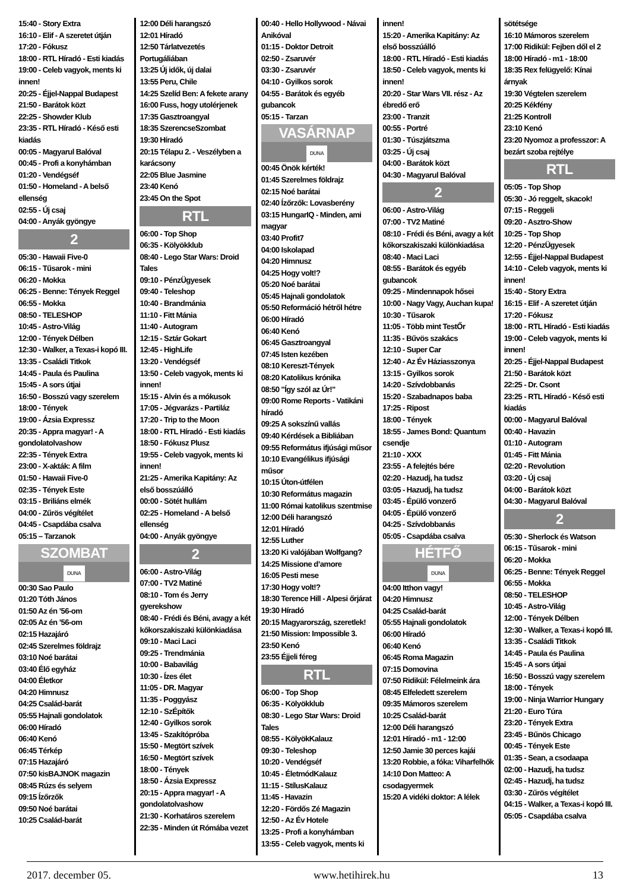15:40 - Story Extra
16:10 - Elif - A szeretet útján
17:20 - Fókusz
18:00 - RTL Híradó - Esti kiadás
19:00 - Celeb vagyok, ments ki innen!
20:25 - Éjjel-Nappal Budapest
21:50 - Barátok közt
22:25 - Showder Klub
23:35 - RTL Híradó - Késő esti kiadás
00:05 - Magyarul Balóval
00:45 - Profi a konyhámban
01:20 - Vendégséf
01:50 - Homeland - A belső ellenség
02:55 - Új csaj
04:00 - Anyák gyöngye
2
05:30 - Hawaii Five-0
06:15 - Tűsarok - mini
06:20 - Mokka
06:25 - Benne: Tények Reggel
06:55 - Mokka
08:50 - TELESHOP
10:45 - Astro-Világ
12:00 - Tények Délben
12:30 - Walker, a Texas-i kopó III.
13:35 - Családi Titkok
14:45 - Paula és Paulina
15:45 - A sors útjai
16:50 - Bosszú vagy szerelem
18:00 - Tények
19:00 - Ázsia Expressz
20:35 - Appra magyar! - A gondolatolvashow
22:35 - Tények Extra
23:00 - X-akták: A film
01:50 - Hawaii Five-0
02:35 - Tények Este
03:15 - Briliáns elmék
04:00 - Zűrös végítélet
04:45 - Csapdába csalva
05:15 – Tarzanok
SZOMBAT
DUNA
00:30 Sao Paulo
01:20 Tóth János
01:50 Az én ’56-om
02:05 Az én ’56-om
02:15 Hazajáró
02:45 Szerelmes földrajz
03:10 Noé barátai
03:40 Élő egyház
04:00 Életkor
04:20 Himnusz
04:25 Család-barát
05:55 Hajnali gondolatok
06:00 Híradó
06:40 Kenó
06:45 Térkép
07:15 Hazajáró
07:50 kisBAJNOK magazin
08:45 Rúzs és selyem
09:15 Ízőrzők
09:50 Noé barátai
10:25 Család-barát
12:00 Déli harangszó
12:01 Híradó
12:50 Tárlatvezetés Portugáliában
13:25 Új idők, új dalai
13:55 Peru, Chile
14:25 Szelíd Ben: A fekete arany
16:00 Fuss, hogy utolérjenek
17:35 Gasztroangyal
18:35 SzerencseSzombat
19:30 Híradó
20:15 Télapu 2. - Veszélyben a karácsony
22:05 Blue Jasmine
23:40 Kenó
23:45 On the Spot
RTL
06:00 - Top Shop
06:35 - Kölyökklub
08:40 - Lego Star Wars: Droid Tales
09:10 - PénzÜgyesek
09:40 - Teleshop
10:40 - Brandmánia
11:10 - Fitt Mánia
11:40 - Autogram
12:15 - Sztár Gokart
12:45 - HighLife
13:20 - Vendégséf
13:50 - Celeb vagyok, ments ki innen!
15:15 - Alvin és a mókusok
17:05 - Jégvarázs - Partiláz
17:20 - Trip to the Moon
18:00 - RTL Híradó - Esti kiadás
18:50 - Fókusz Plusz
19:55 - Celeb vagyok, ments ki innen!
21:25 - Amerika Kapitány: Az első bosszúálló
00:00 - Sötét hullám
02:25 - Homeland - A belső ellenség
04:00 - Anyák gyöngye
2
06:00 - Astro-Világ
07:00 - TV2 Matiné
08:10 - Tom és Jerry gyerekshow
08:40 - Frédi és Béni, avagy a két kőkorszakiszaki különkiadása
09:10 - Maci Laci
09:25 - Trendmánia
10:00 - Babavilág
10:30 - Ízes élet
11:05 - DR. Magyar
11:35 - Poggyász
12:10 - SzÉpítők
12:40 - Gyilkos sorok
13:45 - Szakítópróba
15:50 - Megtört szívek
16:50 - Megtört szívek
18:00 - Tények
18:50 - Ázsia Expressz
20:15 - Appra magyar! - A gondolatolvashow
21:30 - Korhatáros szerelem
22:35 - Minden út Rómába vezet
00:40 - Hello Hollywood - Návai Anikóval
01:15 - Doktor Detroit
02:50 - Zsaruvér
03:30 - Zsaruvér
04:10 - Gyilkos sorok
04:55 - Barátok és egyéb gubancok
05:15 - Tarzan
VASÁRNAP
DUNA
00:45 Önök kérték!
01:45 Szerelmes földrajz
02:15 Noé barátai
02:40 Ízőrzők: Lovasberény
03:15 HungarIQ - Minden, ami magyar
03:40 Profit7
04:00 Iskolapad
04:20 Himnusz
04:25 Hogy volt!?
05:20 Noé barátai
05:45 Hajnali gondolatok
05:50 Reformáció hétről hétre
06:00 Híradó
06:40 Kenó
06:45 Gasztroangyal
07:45 Isten kezében
08:10 Kereszt-Tények
08:20 Katolikus krónika
08:50 "Így szól az Úr!"
09:00 Rome Reports - Vatikáni híradó
09:25 A sokszínű vallás
09:40 Kérdések a Bibliában
09:55 Református ifjúsági műsor
10:10 Evangélikus ifjúsági műsor
10:15 Úton-útfélen
10:30 Református magazin
11:00 Római katolikus szentmise
12:00 Déli harangszó
12:01 Híradó
12:55 Luther
13:20 Ki valójában Wolfgang?
14:25 Missione d’amore
16:05 Pesti mese
17:30 Hogy volt!?
18:30 Terence Hill - Alpesi őrjárat
19:30 Híradó
20:15 Magyarország, szeretlek!
21:50 Mission: Impossible 3.
23:50 Kenó
23:55 Éjjeli féreg
RTL
06:00 - Top Shop
06:35 - Kölyökklub
08:30 - Lego Star Wars: Droid Tales
08:55 - KölyökKalauz
09:30 - Teleshop
10:20 - Vendégséf
10:45 - ÉletmódKalauz
11:15 - StílusKalauz
11:45 - Havazin
12:20 - Fördős Zé Magazin
12:50 - Az Év Hotele
13:25 - Profi a konyhámban
13:55 - Celeb vagyok, ments ki
innen!
15:20 - Amerika Kapitány: Az első bosszúálló
18:00 - RTL Híradó - Esti kiadás
18:50 - Celeb vagyok, ments ki innen!
20:20 - Star Wars VII. rész - Az ébredő erő
23:00 - Tranzit
00:55 - Portré
01:30 - Túszjátszma
03:25 - Új csaj
04:00 - Barátok közt
04:30 - Magyarul Balóval
2
06:00 - Astro-Világ
07:00 - TV2 Matiné
08:10 - Frédi és Béni, avagy a két kőkorszakiszaki különkiadása
08:40 - Maci Laci
08:55 - Barátok és egyéb gubancok
09:25 - Mindennapok hősei
10:00 - Nagy Vagy, Auchan kupa!
10:30 - Tűsarok
11:05 - Több mint TestŐr
11:35 - Bűvös szakács
12:10 - Super Car
12:40 - Az Év Háziasszonya
13:15 - Gyilkos sorok
14:20 - Szívdobbanás
15:20 - Szabadnapos baba
17:25 - Ripost
18:00 - Tények
18:55 - James Bond: Quantum csendje
21:10 - XXX
23:55 - A felejtés bére
02:20 - Hazudj, ha tudsz
03:05 - Hazudj, ha tudsz
03:45 - Épülő vonzerő
04:05 - Épülő vonzerő
04:25 - Szívdobbanás
05:05 - Csapdába csalva
HÉTFŐ
DUNA
04:00 Itthon vagy!
04:20 Himnusz
04:25 Család-barát
05:55 Hajnali gondolatok
06:00 Híradó
06:40 Kenó
06:45 Roma Magazin
07:15 Domovina
07:50 Ridikül: Félelmeink ára
08:45 Elfeledett szerelem
09:35 Mámoros szerelem
10:25 Család-barát
12:00 Déli harangszó
12:01 Híradó - m1 - 12:00
12:50 Jamie 30 perces kajái
13:20 Robbie, a fóka: Viharfelhők
14:10 Don Matteo: A csodagyermek
15:20 A vidéki doktor: A lélek
sötétsége
16:10 Mámoros szerelem
17:00 Ridikül: Fejben dől el 2
18:00 Híradó - m1 - 18:00
18:35 Rex felügyelő: Kínai árnyak
19:30 Végtelen szerelem
20:25 Kékfény
21:25 Kontroll
23:10 Kenó
23:20 Nyomoz a professzor: A bezárt szoba rejtélye
RTL
05:05 - Top Shop
05:30 - Jó reggelt, skacok!
07:15 - Reggeli
09:20 - Asztro-Show
10:25 - Top Shop
12:20 - PénzÜgyesek
12:55 - Éjjel-Nappal Budapest
14:10 - Celeb vagyok, ments ki innen!
15:40 - Story Extra
16:15 - Elif - A szeretet útján
17:20 - Fókusz
18:00 - RTL Híradó - Esti kiadás
19:00 - Celeb vagyok, ments ki innen!
20:25 - Éjjel-Nappal Budapest
21:50 - Barátok közt
22:25 - Dr. Csont
23:25 - RTL Híradó - Késő esti kiadás
00:00 - Magyarul Balóval
00:40 - Havazin
01:10 - Autogram
01:45 - Fitt Mánia
02:20 - Revolution
03:20 - Új csaj
04:00 - Barátok közt
04:30 - Magyarul Balóval
2
05:30 - Sherlock és Watson
06:15 - Tűsarok - mini
06:20 - Mokka
06:25 - Benne: Tények Reggel
06:55 - Mokka
08:50 - TELESHOP
10:45 - Astro-Világ
12:00 - Tények Délben
12:30 - Walker, a Texas-i kopó III.
13:35 - Családi Titkok
14:45 - Paula és Paulina
15:45 - A sors útjai
16:50 - Bosszú vagy szerelem
18:00 - Tények
19:00 - Ninja Warrior Hungary
21:20 - Euro Túra
23:20 - Tények Extra
23:45 - Bűnös Chicago
00:45 - Tények Este
01:35 - Sean, a csodaapa
02:00 - Hazudj, ha tudsz
02:45 - Hazudj, ha tudsz
03:30 - Zűrös végítélet
04:15 - Walker, a Texas-i kopó III.
05:05 - Csapdába csalva
2017. december 05. www.hetihirek.hu 13